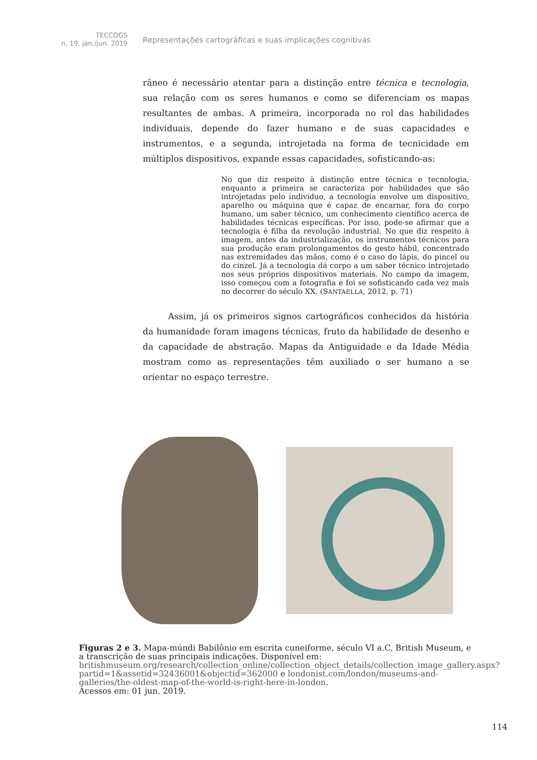TECCOGS
n. 19, jan./jun. 2019
Representações cartográficas e suas implicações cognitivas
râneo é necessário atentar para a distinção entre técnica e tecnologia, sua relação com os seres humanos e como se diferenciam os mapas resultantes de ambas. A primeira, incorporada no rol das habilidades individuais, depende do fazer humano e de suas capacidades e instrumentos, e a segunda, introjetada na forma de tecnicidade em múltiplos dispositivos, expande essas capacidades, sofisticando-as:
No que diz respeito à distinção entre técnica e tecnologia, enquanto a primeira se caracteriza por habilidades que são introjetadas pelo indivíduo, a tecnologia envolve um dispositivo, aparelho ou máquina que é capaz de encarnar, fora do corpo humano, um saber técnico, um conhecimento científico acerca de habilidades técnicas específicas. Por isso, pode-se afirmar que a tecnologia é filha da revolução industrial. No que diz respeito à imagem, antes da industrialização, os instrumentos técnicos para sua produção eram prolongamentos do gesto hábil, concentrado nas extremidades das mãos, como é o caso do lápis, do pincel ou do cinzel. Já a tecnologia dá corpo a um saber técnico introjetado nos seus próprios dispositivos materiais. No campo da imagem, isso começou com a fotografia e foi se sofisticando cada vez mais no decorrer do século XX. (SANTAELLA, 2012, p. 71)
Assim, já os primeiros signos cartográficos conhecidos da história da humanidade foram imagens técnicas, fruto da habilidade de desenho e da capacidade de abstração. Mapas da Antiguidade e da Idade Média mostram como as representações têm auxiliado o ser humano a se orientar no espaço terrestre.
Figuras 2 e 3. Mapa-múndi Babilônio em escrita cuneiforme, século VI a.C, British Museum, e a transcrição de suas principais indicações. Disponível em: britishmuseum.org/research/collection_online/collection_object_details/collection_image_gallery.aspx?partid=1&assetid=32436001&objectid=362000 e londonist.com/london/museums-and-galleries/the-oldest-map-of-the-world-is-right-here-in-london.
Acessos em: 01 jun. 2019.
114